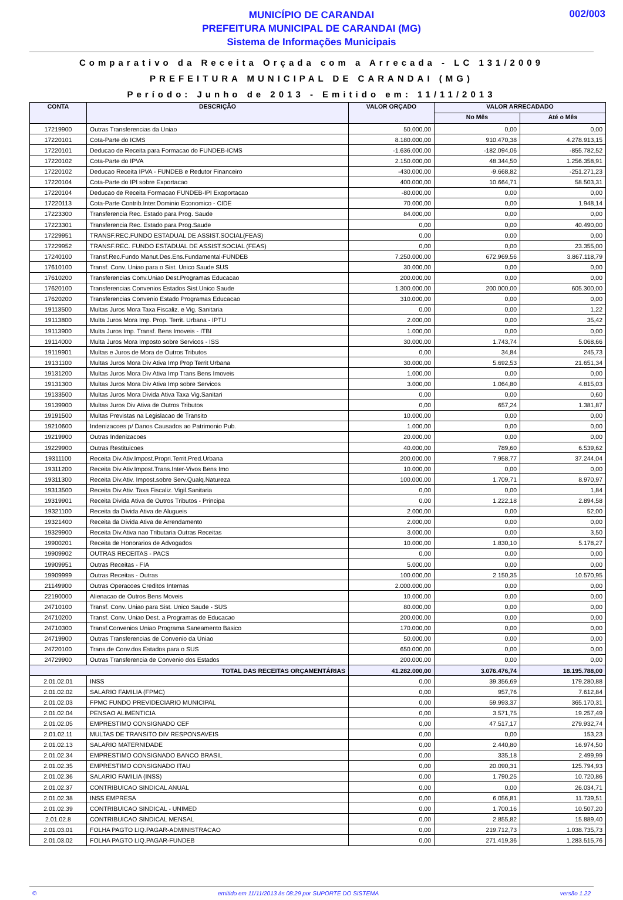MUNICÍPIO DE CARANDAI
PREFEITURA MUNICIPAL DE CARANDAI (MG)
Sistema de Informações Municipais
002/003
Comparativo da Receita Orçada com a Arrecada - LC 131/2009
PREFEITURA MUNICIPAL DE CARANDAI (MG)
Período: Junho de 2013 - Emitido em: 11/11/2013
| CONTA | DESCRIÇÃO | VALOR ORÇADO | VALOR ARRECADADO | |
| --- | --- | --- | --- | --- |
| | | | No Mês | Até o Mês |
| 17219900 | Outras Transferencias da Uniao | 50.000,00 | 0,00 | 0,00 |
| 17220101 | Cota-Parte do ICMS | 8.180.000,00 | 910.470,38 | 4.278.913,15 |
| 17220101 | Deducao de Receita para Formacao do FUNDEB-ICMS | -1.636.000,00 | -182.094,06 | -855.782,52 |
| 17220102 | Cota-Parte do IPVA | 2.150.000,00 | 48.344,50 | 1.256.358,91 |
| 17220102 | Deducao Receita IPVA - FUNDEB e Redutor Financeiro | -430.000,00 | -9.668,82 | -251.271,23 |
| 17220104 | Cota-Parte do IPI sobre Exportacao | 400.000,00 | 10.664,71 | 58.503,31 |
| 17220104 | Deducao de Receita Formacao FUNDEB-IPI Exoportacao | -80.000,00 | 0,00 | 0,00 |
| 17220113 | Cota-Parte Contrib.Inter.Dominio Economico - CIDE | 70.000,00 | 0,00 | 1.948,14 |
| 17223300 | Transferencia Rec. Estado para Prog. Saude | 84.000,00 | 0,00 | 0,00 |
| 17223301 | Transferencia Rec. Estado para Prog.Saude | 0,00 | 0,00 | 40.490,00 |
| 17229951 | TRANSF.REC.FUNDO ESTADUAL DE ASSIST.SOCIAL(FEAS) | 0,00 | 0,00 | 0,00 |
| 17229952 | TRANSF.REC. FUNDO ESTADUAL DE ASSIST.SOCIAL (FEAS) | 0,00 | 0,00 | 23.355,00 |
| 17240100 | Transf.Rec.Fundo Manut.Des.Ens.Fundamental-FUNDEB | 7.250.000,00 | 672.969,56 | 3.867.118,79 |
| 17610100 | Transf. Conv. Uniao para o Sist. Unico Saude SUS | 30.000,00 | 0,00 | 0,00 |
| 17610200 | Transferencias Conv.Uniao Dest.Programas Educacao | 200.000,00 | 0,00 | 0,00 |
| 17620100 | Transferencias Convenios Estados Sist.Unico Saude | 1.300.000,00 | 200.000,00 | 605.300,00 |
| 17620200 | Transferencias Convenio Estado Programas Educacao | 310.000,00 | 0,00 | 0,00 |
| 19113500 | Multas Juros Mora Taxa Fiscaliz. e Vig. Sanitaria | 0,00 | 0,00 | 1,22 |
| 19113800 | Multa Juros Mora Imp. Prop. Territ. Urbana - IPTU | 2.000,00 | 0,00 | 35,42 |
| 19113900 | Multa Juros Imp. Transf. Bens Imoveis - ITBI | 1.000,00 | 0,00 | 0,00 |
| 19114000 | Multa Juros Mora Imposto sobre Servicos - ISS | 30.000,00 | 1.743,74 | 5.068,66 |
| 19119901 | Multas e Juros de Mora de Outros Tributos | 0,00 | 34,84 | 245,73 |
| 19131100 | Multas Juros Mora Div Ativa Imp Prop Territ Urbana | 30.000,00 | 5.692,53 | 21.651,34 |
| 19131200 | Multas Juros Mora Div Ativa Imp Trans Bens Imoveis | 1.000,00 | 0,00 | 0,00 |
| 19131300 | Multas Juros Mora Div Ativa Imp sobre Servicos | 3.000,00 | 1.064,80 | 4.815,03 |
| 19133500 | Multas Juros Mora Divida Ativa Taxa Vig.Sanitari | 0,00 | 0,00 | 0,60 |
| 19139900 | Multas Juros Div Ativa de Outros Tributos | 0,00 | 657,24 | 1.381,87 |
| 19191500 | Multas Previstas na Legislacao de Transito | 10.000,00 | 0,00 | 0,00 |
| 19210600 | Indenizacoes p/ Danos Causados ao Patrimonio Pub. | 1.000,00 | 0,00 | 0,00 |
| 19219900 | Outras Indenizacoes | 20.000,00 | 0,00 | 0,00 |
| 19229900 | Outras Restituicoes | 40.000,00 | 789,60 | 6.539,62 |
| 19311100 | Receita Div.Ativ.Impost.Propri.Territ.Pred.Urbana | 200.000,00 | 7.958,77 | 37.244,04 |
| 19311200 | Receita Div.Ativ.Impost.Trans.Inter-Vivos Bens Imo | 10.000,00 | 0,00 | 0,00 |
| 19311300 | Receita Div.Ativ. Impost.sobre Serv.Qualq.Natureza | 100.000,00 | 1.709,71 | 8.970,97 |
| 19313500 | Receita Div.Ativ. Taxa Fiscaliz. Vigil.Sanitaria | 0,00 | 0,00 | 1,84 |
| 19319901 | Receita Divida Ativa de Outros Tributos - Principa | 0,00 | 1.222,18 | 2.894,58 |
| 19321100 | Receita da Divida Ativa de Alugueis | 2.000,00 | 0,00 | 52,00 |
| 19321400 | Receita da Divida Ativa de Arrendamento | 2.000,00 | 0,00 | 0,00 |
| 19329900 | Receita Div.Ativa nao Tributaria Outras Receitas | 3.000,00 | 0,00 | 3,50 |
| 19900201 | Receita de Honorarios de Advogados | 10.000,00 | 1.830,10 | 5.178,27 |
| 19909902 | OUTRAS RECEITAS - PACS | 0,00 | 0,00 | 0,00 |
| 19909951 | Outras Receitas - FIA | 5.000,00 | 0,00 | 0,00 |
| 19909999 | Outras Receitas - Outras | 100.000,00 | 2.150,35 | 10.570,95 |
| 21149900 | Outras Operacoes Creditos Internas | 2.000.000,00 | 0,00 | 0,00 |
| 22190000 | Alienacao de Outros Bens Moveis | 10.000,00 | 0,00 | 0,00 |
| 24710100 | Transf. Conv. Uniao para Sist. Unico Saude - SUS | 80.000,00 | 0,00 | 0,00 |
| 24710200 | Transf. Conv. Uniao Dest. a Programas de Educacao | 200.000,00 | 0,00 | 0,00 |
| 24710300 | Transf.Convenios Uniao Programa Saneamento Basico | 170.000,00 | 0,00 | 0,00 |
| 24719900 | Outras Transferencias de Convenio da Uniao | 50.000,00 | 0,00 | 0,00 |
| 24720100 | Trans.de Conv.dos Estados para o SUS | 650.000,00 | 0,00 | 0,00 |
| 24729900 | Outras Transferencia de Convenio dos Estados | 200.000,00 | 0,00 | 0,00 |
| TOTAL DAS RECEITAS ORÇAMENTÁRIAS | | 41.282.000,00 | 3.076.476,74 | 18.195.788,00 |
| 2.01.02.01 | INSS | 0,00 | 39.356,69 | 179.280,88 |
| 2.01.02.02 | SALARIO FAMILIA (FPMC) | 0,00 | 957,76 | 7.612,84 |
| 2.01.02.03 | FPMC FUNDO PREVIDECIARIO MUNICIPAL | 0,00 | 59.993,37 | 365.170,31 |
| 2.01.02.04 | PENSAO ALIMENTICIA | 0,00 | 3.571,75 | 19.257,49 |
| 2.01.02.05 | EMPRESTIMO CONSIGNADO CEF | 0,00 | 47.517,17 | 279.932,74 |
| 2.01.02.11 | MULTAS DE TRANSITO DIV RESPONSAVEIS | 0,00 | 0,00 | 153,23 |
| 2.01.02.13 | SALARIO MATERNIDADE | 0,00 | 2.440,80 | 16.974,50 |
| 2.01.02.34 | EMPRESTIMO CONSIGNADO BANCO BRASIL | 0,00 | 335,18 | 2.499,99 |
| 2.01.02.35 | EMPRESTIMO CONSIGNADO ITAU | 0,00 | 20.090,31 | 125.794,93 |
| 2.01.02.36 | SALARIO FAMILIA (INSS) | 0,00 | 1.790,25 | 10.720,86 |
| 2.01.02.37 | CONTRIBUICAO SINDICAL ANUAL | 0,00 | 0,00 | 26.034,71 |
| 2.01.02.38 | INSS EMPRESA | 0,00 | 6.056,81 | 11.739,51 |
| 2.01.02.39 | CONTRIBUICAO SINDICAL - UNIMED | 0,00 | 1.700,16 | 10.507,20 |
| 2.01.02.8 | CONTRIBUICAO SINDICAL MENSAL | 0,00 | 2.855,82 | 15.889,40 |
| 2.01.03.01 | FOLHA PAGTO LIQ.PAGAR-ADMINISTRACAO | 0,00 | 219.712,73 | 1.038.735,73 |
| 2.01.03.02 | FOLHA PAGTO LIQ.PAGAR-FUNDEB | 0,00 | 271.419,36 | 1.283.515,76 |
© emitido em 11/11/2013 às 08:29 por SUPORTE DO SISTEMA versão 1.22